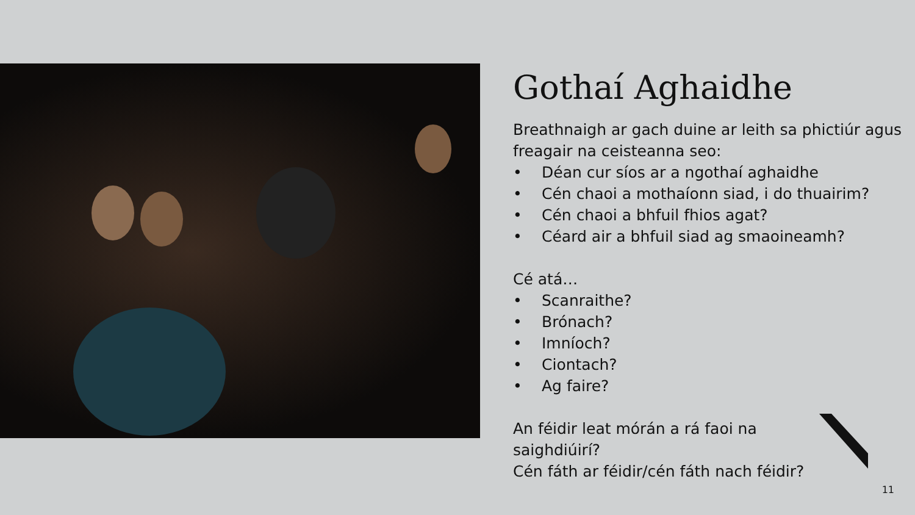Gothaí Aghaidhe
Breathnaigh ar gach duine ar leith sa phictiúr agus freagair na ceisteanna seo:
• Déan cur síos ar a ngothaí aghaidhe
• Cén chaoi a mothaíonn siad, i do thuairim?
• Cén chaoi a bhfuil fhios agat?
• Céard air a bhfuil siad ag smaoineamh?
Cé atá…
• Scanraithe?
• Brónach?
• Imníoch?
• Ciontach?
• Ag faire?
An féidir leat mórán a rá faoi na saighdiúirí?
Cén fáth ar féidir/cén fáth nach féidir?
11